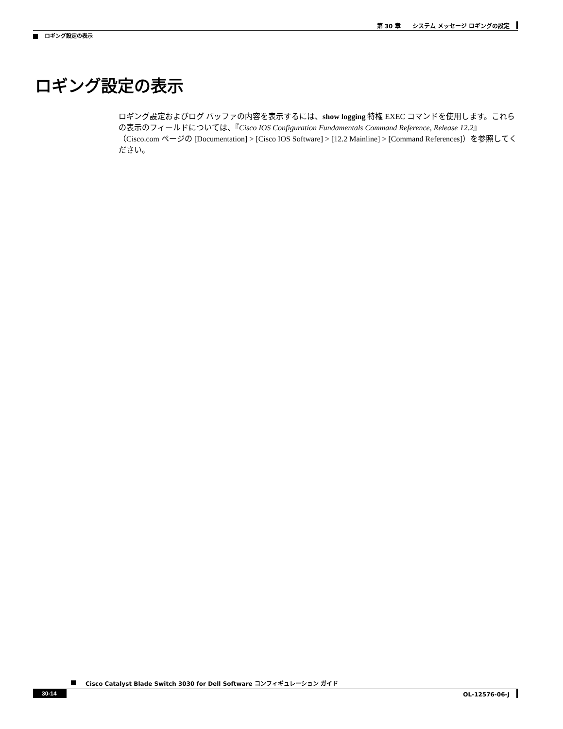第 30 章　　システム メッセージ ロギングの設定
ロギング設定の表示
ロギング設定の表示
ロギング設定およびログ バッファの内容を表示するには、show logging 特権 EXEC コマンドを使用します。これらの表示のフィールドについては、『Cisco IOS Configuration Fundamentals Command Reference, Release 12.2』（Cisco.com ページの [Documentation] > [Cisco IOS Software] > [12.2 Mainline] > [Command References]）を参照してください。
Cisco Catalyst Blade Switch 3030 for Dell Software コンフィギュレーション ガイド
30-14 OL-12576-06-J